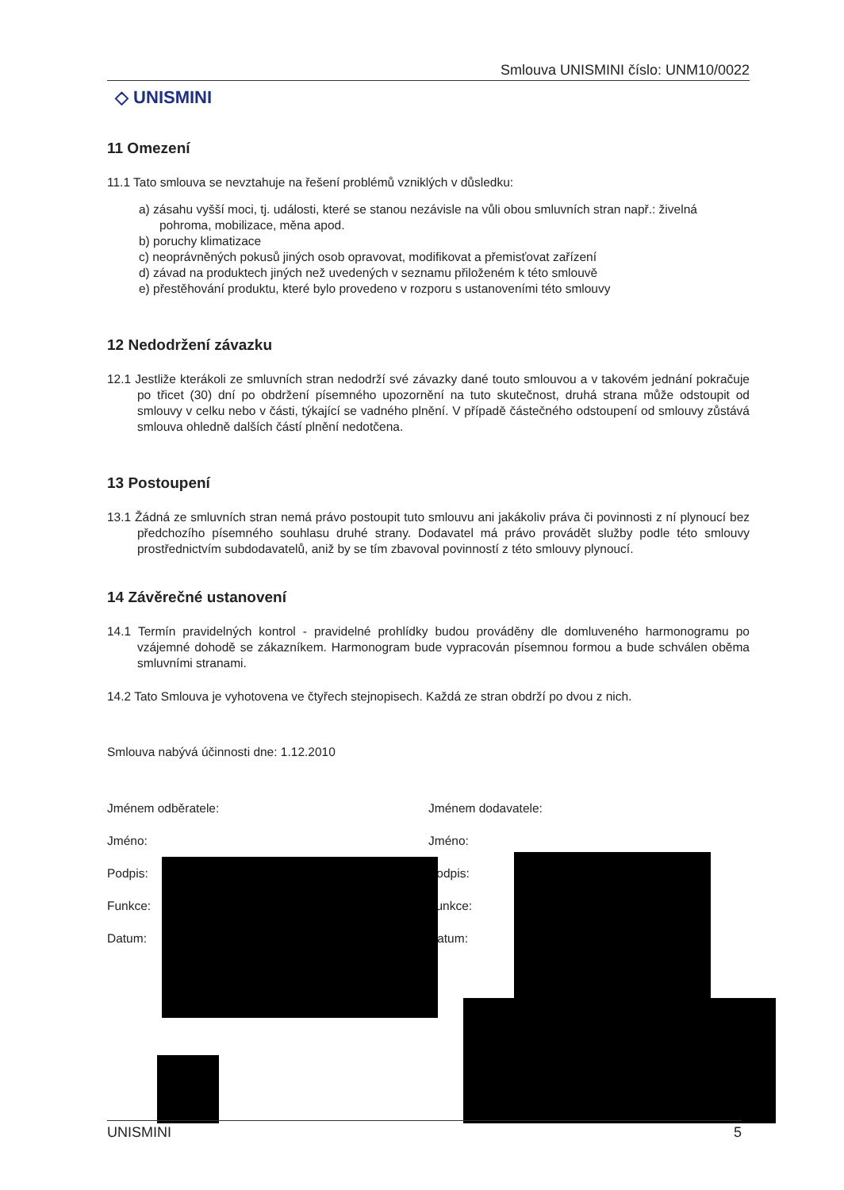Smlouva UNISMINI číslo: UNM10/0022
◇ UNISMINI
11 Omezení
11.1 Tato smlouva se nevztahuje na řešení problémů vzniklých v důsledku:
a) zásahu vyšší moci, tj. události, které se stanou nezávisle na vůli obou smluvních stran např.: živelná pohroma, mobilizace, měna apod.
b) poruchy klimatizace
c) neoprávněných pokusů jiných osob opravovat, modifikovat a přemisťovat zařízení
d) závad na produktech jiných než uvedených v seznamu přiloženém k této smlouvě
e) přestěhování produktu, které bylo provedeno v rozporu s ustanoveními této smlouvy
12 Nedodržení závazku
12.1 Jestliže kterákoli ze smluvních stran nedodrží své závazky dané touto smlouvou a v takovém jednání pokračuje po třicet (30) dní po obdržení písemného upozornění na tuto skutečnost, druhá strana může odstoupit od smlouvy v celku nebo v části, týkající se vadného plnění. V případě částečného odstoupení od smlouvy zůstává smlouva ohledně dalších částí plnění nedotčena.
13 Postoupení
13.1 Žádná ze smluvních stran nemá právo postoupit tuto smlouvu ani jakákoliv práva či povinnosti z ní plynoucí bez předchozího písemného souhlasu druhé strany. Dodavatel má právo provádět služby podle této smlouvy prostřednictvím subdodavatelů, aniž by se tím zbavoval povinností z této smlouvy plynoucí.
14 Závěrečné ustanovení
14.1 Termín pravidelných kontrol - pravidelné prohlídky budou prováděny dle domluveného harmonogramu po vzájemné dohodě se zákazníkem. Harmonogram bude vypracován písemnou formou a bude schválen oběma smluvními stranami.
14.2 Tato Smlouva je vyhotovena ve čtyřech stejnopisech. Každá ze stran obdrží po dvou z nich.
Smlouva nabývá účinnosti dne: 1.12.2010
Jménem odběratele:
Jméno:
Podpis:
Funkce:
Datum:
Jménem dodavatele:
Jméno:
Podpis:
Funkce:
Datum:
UNISMINI 5